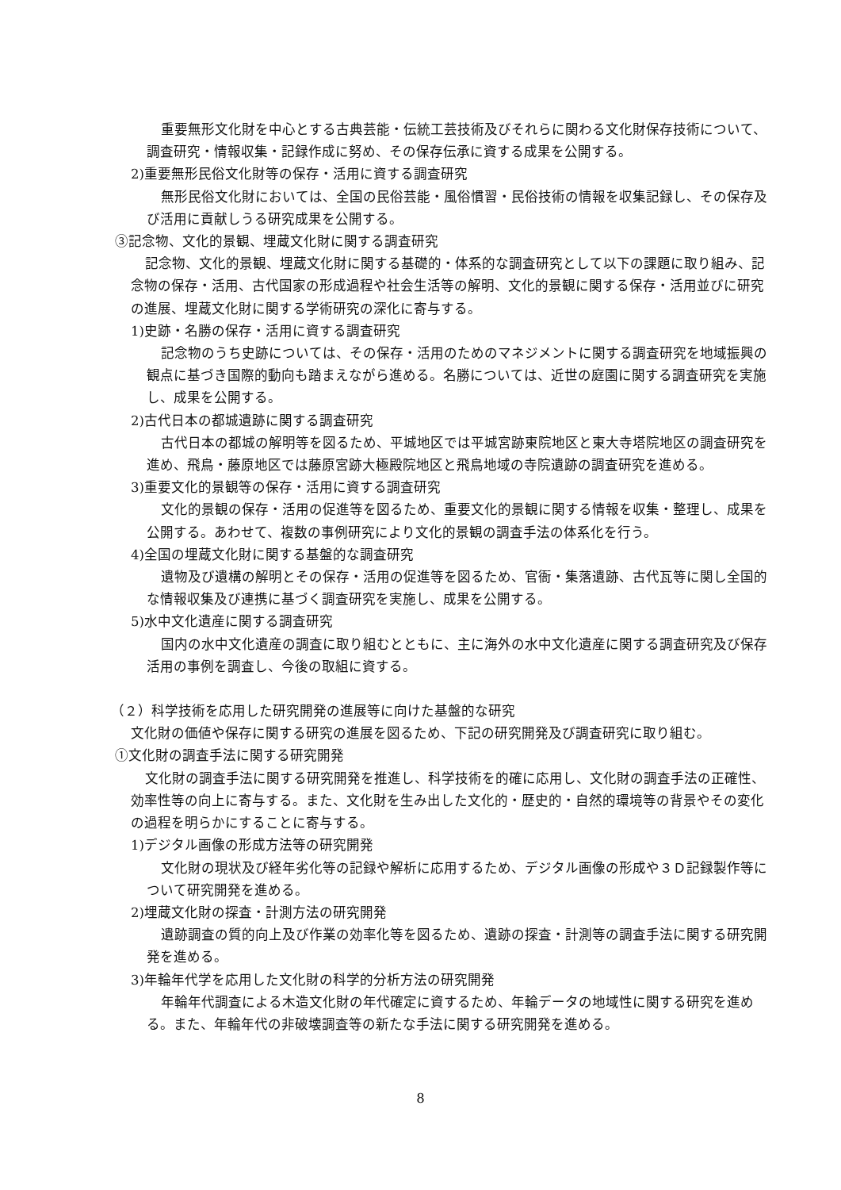重要無形文化財を中心とする古典芸能・伝統工芸技術及びそれらに関わる文化財保存技術について、調査研究・情報収集・記録作成に努め、その保存伝承に資する成果を公開する。
2)重要無形民俗文化財等の保存・活用に資する調査研究
無形民俗文化財においては、全国の民俗芸能・風俗慣習・民俗技術の情報を収集記録し、その保存及び活用に貢献しうる研究成果を公開する。
③記念物、文化的景観、埋蔵文化財に関する調査研究
記念物、文化的景観、埋蔵文化財に関する基礎的・体系的な調査研究として以下の課題に取り組み、記念物の保存・活用、古代国家の形成過程や社会生活等の解明、文化的景観に関する保存・活用並びに研究の進展、埋蔵文化財に関する学術研究の深化に寄与する。
1)史跡・名勝の保存・活用に資する調査研究
記念物のうち史跡については、その保存・活用のためのマネジメントに関する調査研究を地域振興の観点に基づき国際的動向も踏まえながら進める。名勝については、近世の庭園に関する調査研究を実施し、成果を公開する。
2)古代日本の都城遺跡に関する調査研究
古代日本の都城の解明等を図るため、平城地区では平城宮跡東院地区と東大寺塔院地区の調査研究を進め、飛鳥・藤原地区では藤原宮跡大極殿院地区と飛鳥地域の寺院遺跡の調査研究を進める。
3)重要文化的景観等の保存・活用に資する調査研究
文化的景観の保存・活用の促進等を図るため、重要文化的景観に関する情報を収集・整理し、成果を公開する。あわせて、複数の事例研究により文化的景観の調査手法の体系化を行う。
4)全国の埋蔵文化財に関する基盤的な調査研究
遺物及び遺構の解明とその保存・活用の促進等を図るため、官衙・集落遺跡、古代瓦等に関し全国的な情報収集及び連携に基づく調査研究を実施し、成果を公開する。
5)水中文化遺産に関する調査研究
国内の水中文化遺産の調査に取り組むとともに、主に海外の水中文化遺産に関する調査研究及び保存活用の事例を調査し、今後の取組に資する。
（２）科学技術を応用した研究開発の進展等に向けた基盤的な研究
文化財の価値や保存に関する研究の進展を図るため、下記の研究開発及び調査研究に取り組む。
①文化財の調査手法に関する研究開発
文化財の調査手法に関する研究開発を推進し、科学技術を的確に応用し、文化財の調査手法の正確性、効率性等の向上に寄与する。また、文化財を生み出した文化的・歴史的・自然的環境等の背景やその変化の過程を明らかにすることに寄与する。
1)デジタル画像の形成方法等の研究開発
文化財の現状及び経年劣化等の記録や解析に応用するため、デジタル画像の形成や３Ｄ記録製作等について研究開発を進める。
2)埋蔵文化財の探査・計測方法の研究開発
遺跡調査の質的向上及び作業の効率化等を図るため、遺跡の探査・計測等の調査手法に関する研究開発を進める。
3)年輪年代学を応用した文化財の科学的分析方法の研究開発
年輪年代調査による木造文化財の年代確定に資するため、年輪データの地域性に関する研究を進める。また、年輪年代の非破壊調査等の新たな手法に関する研究開発を進める。
8